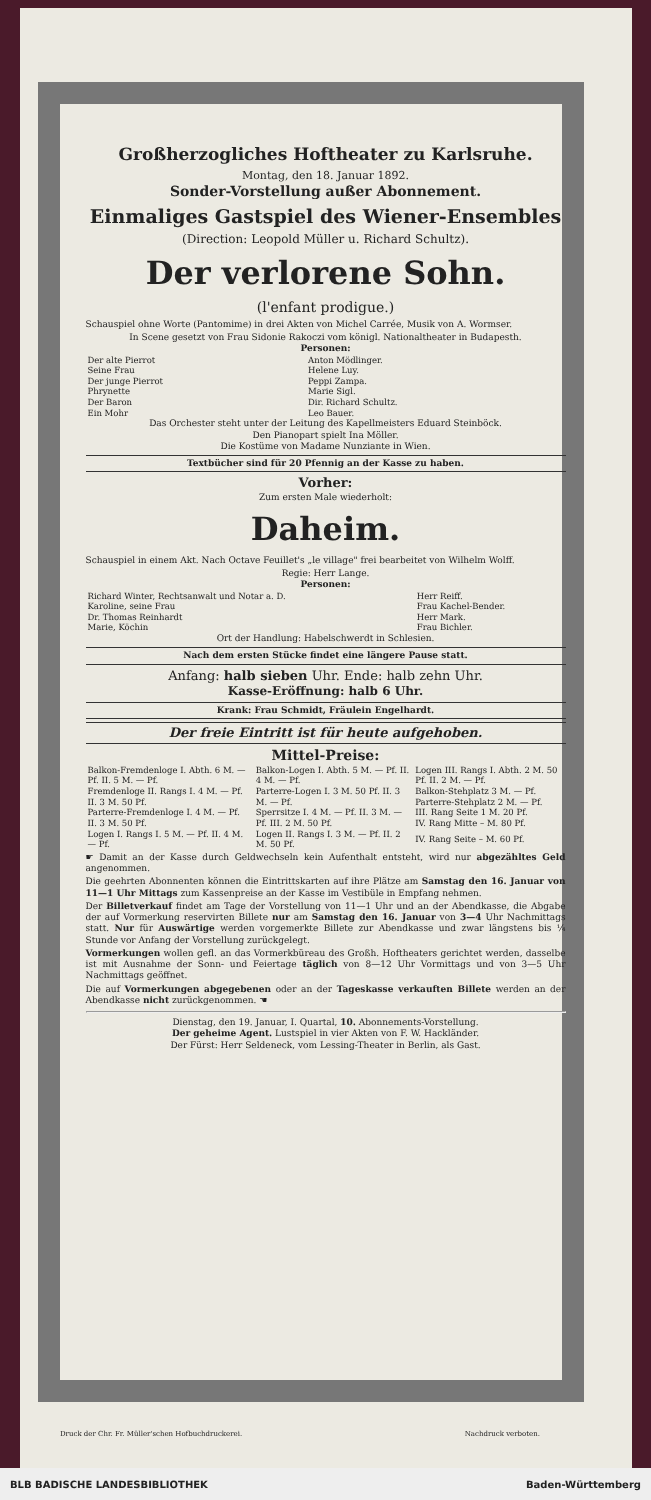Großherzogliches Hoftheater zu Karlsruhe.
Montag, den 18. Januar 1892.
Sonder-Vorstellung außer Abonnement.
Einmaliges Gastspiel des Wiener-Ensembles
(Direction: Leopold Müller u. Richard Schultz).
Der verlorene Sohn.
(l'enfant prodigue.)
Schauspiel ohne Worte (Pantomime) in drei Akten von Michel Carrée, Musik von A. Wormser.
In Scene gesetzt von Frau Sidonie Rakoczi vom königl. Nationaltheater in Budapesth.
Personen:
| Der alte Pierrot | Anton Mödlinger. |
| Seine Frau | Helene Luy. |
| Der junge Pierrot | Peppi Zampa. |
| Phrynette | Marie Sigl. |
| Der Baron | Dir. Richard Schultz. |
| Ein Mohr | Leo Bauer. |
Das Orchester steht unter der Leitung des Kapellmeisters Eduard Steinböck.
Den Pianopart spielt Ina Möller.
Die Kostüme von Madame Nunziante in Wien.
Textbücher sind für 20 Pfennig an der Kasse zu haben.
Vorher:
Zum ersten Male wiederholt:
Daheim.
Schauspiel in einem Akt. Nach Octave Feuillet's „le village" frei bearbeitet von Wilhelm Wolff.
Regie: Herr Lange.
Personen:
| Richard Winter, Rechtsanwalt und Notar a. D. | Herr Reiff. |
| Karoline, seine Frau | Frau Kachel-Bender. |
| Dr. Thomas Reinhardt | Herr Mark. |
| Marie, Köchin | Frau Bichler. |
Ort der Handlung: Habelschwerdt in Schlesien.
Nach dem ersten Stücke findet eine längere Pause statt.
Anfang: halb sieben Uhr. Ende: halb zehn Uhr.
Kasse-Eröffnung: halb 6 Uhr.
Krank: Frau Schmidt, Fräulein Engelhardt.
Der freie Eintritt ist für heute aufgehoben.
Mittel-Preise:
| Balkon-Fremdenloge I. Abth. 6 M. — Pf. II. 5 M. — Pf. | Balkon-Logen I. Abth. 5 M. — Pf. II. 4 M. — Pf. | Logen III. Rangs I. Abth. 2 M. 50 Pf. II. 2 M. — Pf. |
| Fremdenloge II. Rangs I. 4 M. — Pf. II. 3 M. 50 Pf. | Parterre-Logen I. 3 M. 50 Pf. II. 3 M. — Pf. | Balkon-Stehplatz 3 M. — Pf. Parterre-Stehplatz 2 M. — Pf. |
| Parterre-Fremdenloge I. 4 M. — Pf. II. 3 M. 50 Pf. | Sperrsitze I. 4 M. — Pf. II. 3 M. — Pf. III. 2 M. 50 Pf. | III. Rang Seite 1 M. 20 Pf. IV. Rang Mitte – M. 80 Pf. |
| Logen I. Rangs I. 5 M. — Pf. II. 4 M. — Pf. | Logen II. Rangs I. 3 M. — Pf. II. 2 M. 50 Pf. | IV. Rang Seite – M. 60 Pf. |
☛ Damit an der Kasse durch Geldwechseln kein Aufenthalt entsteht, wird nur abgezähltes Geld angenommen.
Die geehrten Abonnenten können die Eintrittskarten auf ihre Plätze am Samstag den 16. Januar von 11—1 Uhr Mittags zum Kassenpreise an der Kasse im Vestibüle in Empfang nehmen.
Der Billetverkauf findet am Tage der Vorstellung von 11—1 Uhr und an der Abendkasse, die Abgabe der auf Vormerkung reservirten Billete nur am Samstag den 16. Januar von 3—4 Uhr Nachmittags statt. Nur für Auswärtige werden vorgemerkte Billete zur Abendkasse und zwar längstens bis ¼ Stunde vor Anfang der Vorstellung zurückgelegt.
Vormerkungen wollen gefl. an das Vormerkbüreau des Großh. Hoftheaters gerichtet werden, dasselbe ist mit Ausnahme der Sonn- und Feiertage täglich von 8—12 Uhr Vormittags und von 3—5 Uhr Nachmittags geöffnet.
Die auf Vormerkungen abgegebenen oder an der Tageskasse verkauften Billete werden an der Abendkasse nicht zurückgenommen. ☚
Dienstag, den 19. Januar, I. Quartal, 10. Abonnements-Vorstellung.
Der geheime Agent. Lustspiel in vier Akten von F. W. Hackländer.
Der Fürst: Herr Seldeneck, vom Lessing-Theater in Berlin, als Gast.
Druck der Chr. Fr. Müller'schen Hofbuchdruckerei. Nachdruck verboten.
BLB BADISCHE LANDESBIBLIOTHEK Baden-Württemberg